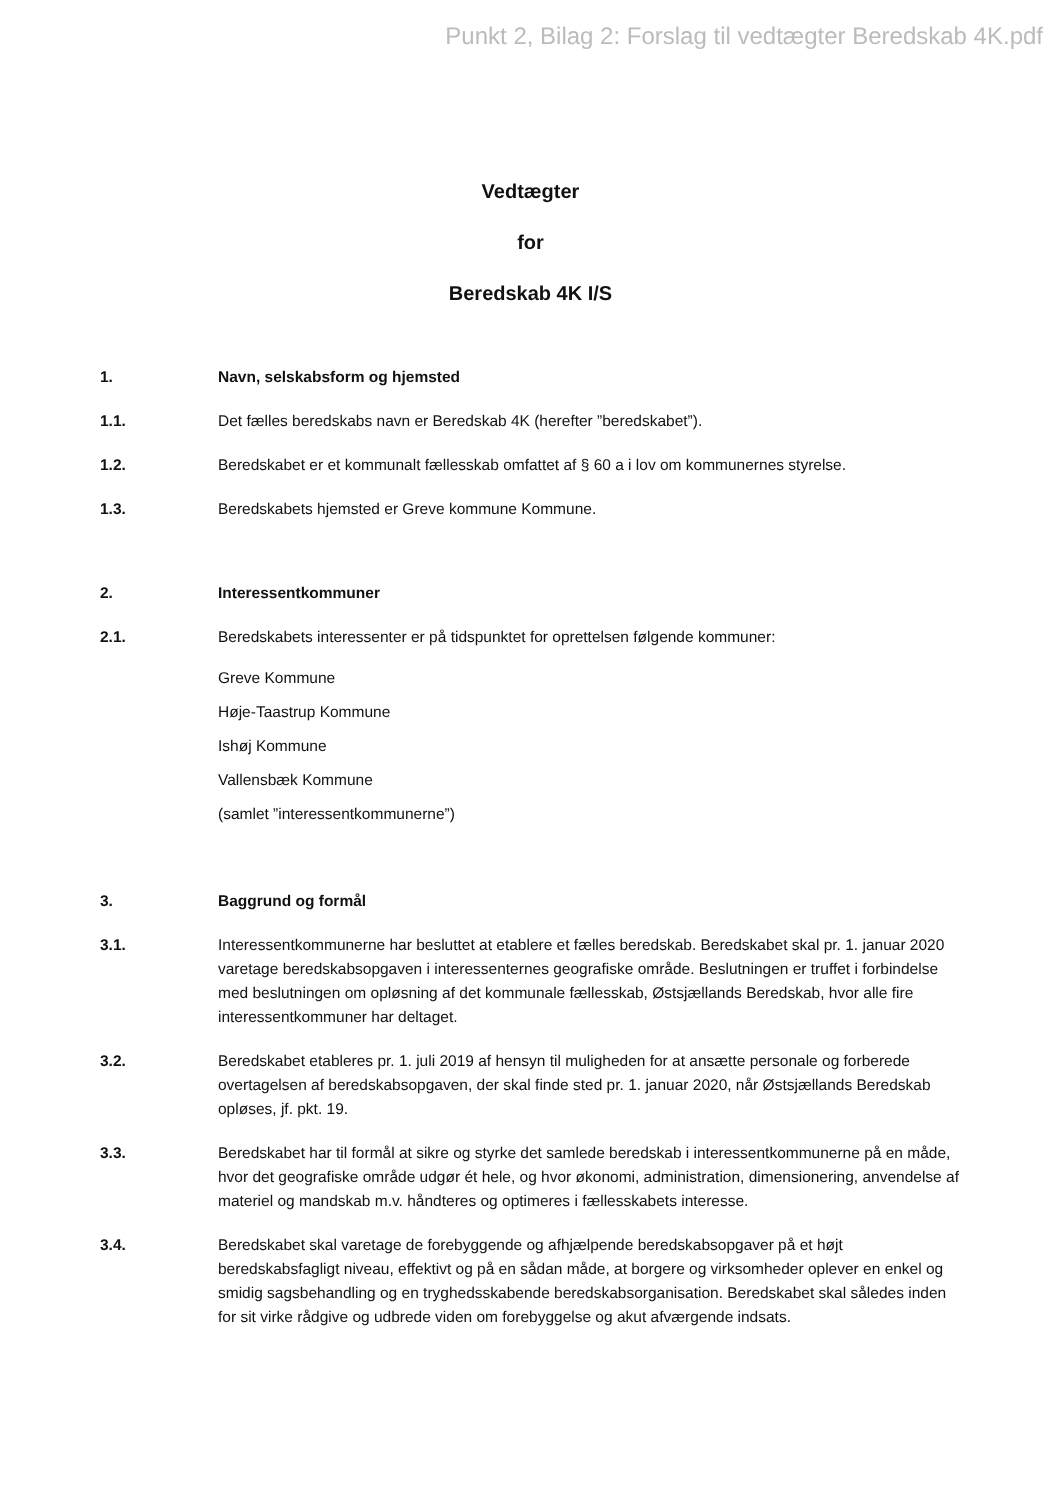Punkt 2, Bilag 2: Forslag til vedtægter Beredskab 4K.pdf
Vedtægter
for
Beredskab 4K I/S
1. Navn, selskabsform og hjemsted
1.1. Det fælles beredskabs navn er Beredskab 4K (herefter ”beredskabet”).
1.2. Beredskabet er et kommunalt fællesskab omfattet af § 60 a i lov om kommunernes styrelse.
1.3. Beredskabets hjemsted er Greve kommune Kommune.
2. Interessentkommuner
2.1. Beredskabets interessenter er på tidspunktet for oprettelsen følgende kommuner:
Greve Kommune
Høje-Taastrup Kommune
Ishøj Kommune
Vallensbæk Kommune
(samlet ”interessentkommunerne”)
3. Baggrund og formål
3.1. Interessentkommunerne har besluttet at etablere et fælles beredskab. Beredskabet skal pr. 1. januar 2020 varetage beredskabsopgaven i interessenternes geografiske område. Beslutningen er truffet i forbindelse med beslutningen om opløsning af det kommunale fællesskab, Østsjællands Beredskab, hvor alle fire interessentkommuner har deltaget.
3.2. Beredskabet etableres pr. 1. juli 2019 af hensyn til muligheden for at ansætte personale og forberede overtagelsen af beredskabsopgaven, der skal finde sted pr. 1. januar 2020, når Østsjællands Beredskab opløses, jf. pkt. 19.
3.3. Beredskabet har til formål at sikre og styrke det samlede beredskab i interessentkommunerne på en måde, hvor det geografiske område udgør ét hele, og hvor økonomi, administration, dimensionering, anvendelse af materiel og mandskab m.v. håndteres og optimeres i fællesskabets interesse.
3.4. Beredskabet skal varetage de forebyggende og afhjælpende beredskabsopgaver på et højt beredskabsfagligt niveau, effektivt og på en sådan måde, at borgere og virksomheder oplever en enkel og smidig sagsbehandling og en tryghedsskabende beredskabsorganisation. Beredskabet skal således inden for sit virke rådgive og udbrede viden om forebyggelse og akut afværgende indsats.